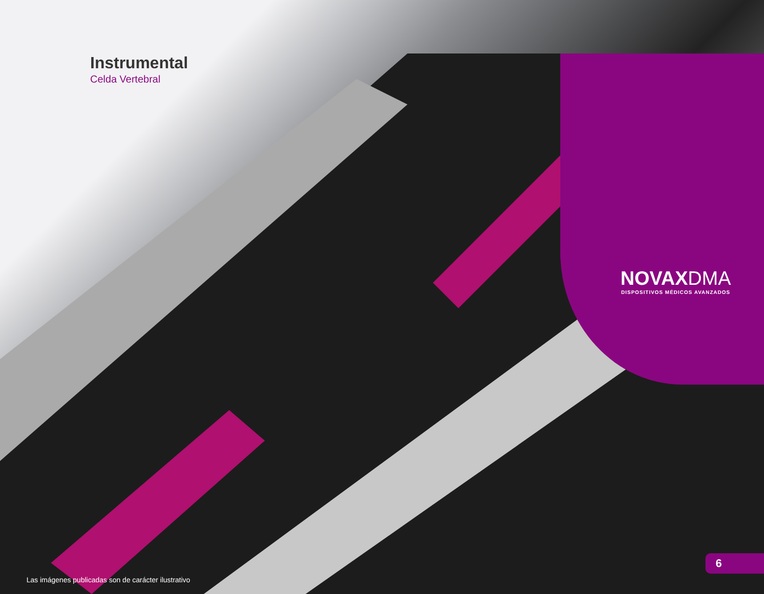Instrumental
Celda Vertebral
NOVAXDMA
DISPOSITIVOS MÉDICOS AVANZADOS
Las imágenes publicadas son de carácter ilustrativo
6